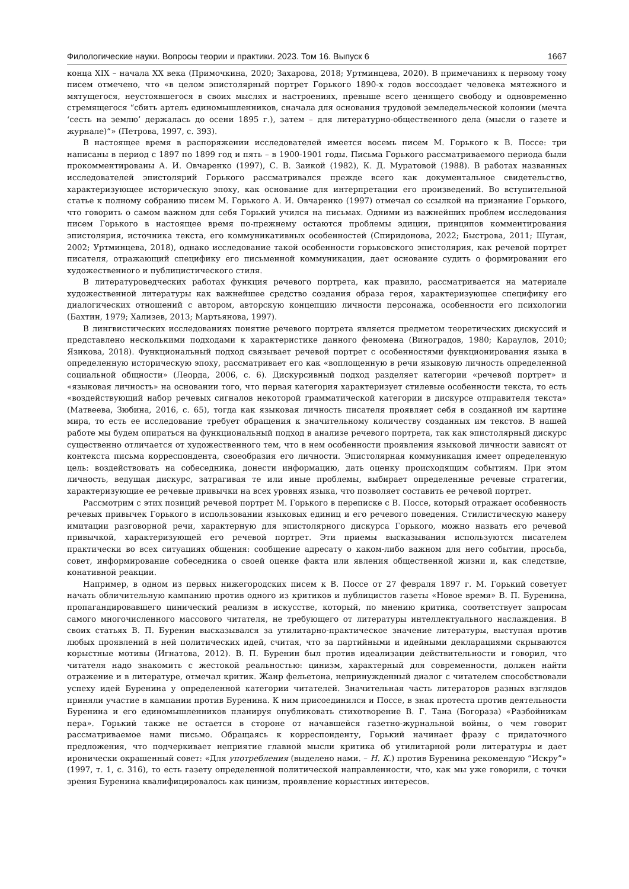Филологические науки. Вопросы теории и практики. 2023. Том 16. Выпуск 6 1667
конца XIX – начала XX века (Примочкина, 2020; Захарова, 2018; Уртминцева, 2020). В примечаниях к первому тому писем отмечено, что «в целом эпистолярный портрет Горького 1890-х годов воссоздает человека мятежного и мятущегося, неустоявшегося в своих мыслях и настроениях, превыше всего ценящего свободу и одновременно стремящегося “сбить артель единомышленников, сначала для основания трудовой земледельческой колонии (мечта ‘сесть на землю’ держалась до осени 1895 г.), затем – для литературно-общественного дела (мысли о газете и журнале)”» (Петрова, 1997, с. 393).
В настоящее время в распоряжении исследователей имеется восемь писем М. Горького к В. Поссе: три написаны в период с 1897 по 1899 год и пять – в 1900-1901 годы. Письма Горького рассматриваемого периода были прокомментированы А. И. Овчаренко (1997), С. В. Заикой (1982), К. Д. Муратовой (1988). В работах названных исследователей эпистолярий Горького рассматривался прежде всего как документальное свидетельство, характеризующее историческую эпоху, как основание для интерпретации его произведений. Во вступительной статье к полному собранию писем М. Горького А. И. Овчаренко (1997) отмечал со ссылкой на признание Горького, что говорить о самом важном для себя Горький учился на письмах. Одними из важнейших проблем исследования писем Горького в настоящее время по-прежнему остаются проблемы эдиции, принципов комментирования эпистолярия, источника текста, его коммуникативных особенностей (Спиридонова, 2022; Быстрова, 2011; Шуган, 2002; Уртминцева, 2018), однако исследование такой особенности горьковского эпистолярия, как речевой портрет писателя, отражающий специфику его письменной коммуникации, дает основание судить о формировании его художественного и публицистического стиля.
В литературоведческих работах функция речевого портрета, как правило, рассматривается на материале художественной литературы как важнейшее средство создания образа героя, характеризующее специфику его диалогических отношений с автором, авторскую концепцию личности персонажа, особенности его психологии (Бахтин, 1979; Хализев, 2013; Мартьянова, 1997).
В лингвистических исследованиях понятие речевого портрета является предметом теоретических дискуссий и представлено несколькими подходами к характеристике данного феномена (Виноградов, 1980; Караулов, 2010; Язикова, 2018). Функциональный подход связывает речевой портрет с особенностями функционирования языка в определенную историческую эпоху, рассматривает его как «воплощенную в речи языковую личность определенной социальной общности» (Леорда, 2006, с. 6). Дискурсивный подход разделяет категории «речевой портрет» и «языковая личность» на основании того, что первая категория характеризует стилевые особенности текста, то есть «воздействующий набор речевых сигналов некоторой грамматической категории в дискурсе отправителя текста» (Матвеева, Зюбина, 2016, с. 65), тогда как языковая личность писателя проявляет себя в созданной им картине мира, то есть ее исследование требует обращения к значительному количеству созданных им текстов. В нашей работе мы будем опираться на функциональный подход в анализе речевого портрета, так как эпистолярный дискурс существенно отличается от художественного тем, что в нем особенности проявления языковой личности зависят от контекста письма корреспондента, своеобразия его личности. Эпистолярная коммуникация имеет определенную цель: воздействовать на собеседника, донести информацию, дать оценку происходящим событиям. При этом личность, ведущая дискурс, затрагивая те или иные проблемы, выбирает определенные речевые стратегии, характеризующие ее речевые привычки на всех уровнях языка, что позволяет составить ее речевой портрет.
Рассмотрим с этих позиций речевой портрет М. Горького в переписке с В. Поссе, который отражает особенность речевых привычек Горького в использовании языковых единиц и его речевого поведения. Стилистическую манеру имитации разговорной речи, характерную для эпистолярного дискурса Горького, можно назвать его речевой привычкой, характеризующей его речевой портрет. Эти приемы высказывания используются писателем практически во всех ситуациях общения: сообщение адресату о каком-либо важном для него событии, просьба, совет, информирование собеседника о своей оценке факта или явления общественной жизни и, как следствие, конативной реакции.
Например, в одном из первых нижегородских писем к В. Поссе от 27 февраля 1897 г. М. Горький советует начать обличительную кампанию против одного из критиков и публицистов газеты «Новое время» В. П. Буренина, пропагандировавшего цинический реализм в искусстве, который, по мнению критика, соответствует запросам самого многочисленного массового читателя, не требующего от литературы интеллектуального наслаждения. В своих статьях В. П. Буренин высказывался за утилитарно-практическое значение литературы, выступая против любых проявлений в ней политических идей, считая, что за партийными и идейными декларациями скрываются корыстные мотивы (Игнатова, 2012). В. П. Буренин был против идеализации действительности и говорил, что читателя надо знакомить с жестокой реальностью: цинизм, характерный для современности, должен найти отражение и в литературе, отмечал критик. Жанр фельетона, непринужденный диалог с читателем способствовали успеху идей Буренина у определенной категории читателей. Значительная часть литераторов разных взглядов приняли участие в кампании против Буренина. К ним присоединился и Поссе, в знак протеста против деятельности Буренина и его единомышленников планируя опубликовать стихотворение В. Г. Тана (Богораза) «Разбойникам пера». Горький также не остается в стороне от начавшейся газетно-журнальной войны, о чем говорит рассматриваемое нами письмо. Обращаясь к корреспонденту, Горький начинает фразу с придаточного предложения, что подчеркивает неприятие главной мысли критика об утилитарной роли литературы и дает иронически окрашенный совет: «Для употребления (выделено нами. – Н. К.) против Буренина рекомендую “Искру”» (1997, т. 1, с. 316), то есть газету определенной политической направленности, что, как мы уже говорили, с точки зрения Буренина квалифицировалось как цинизм, проявление корыстных интересов.